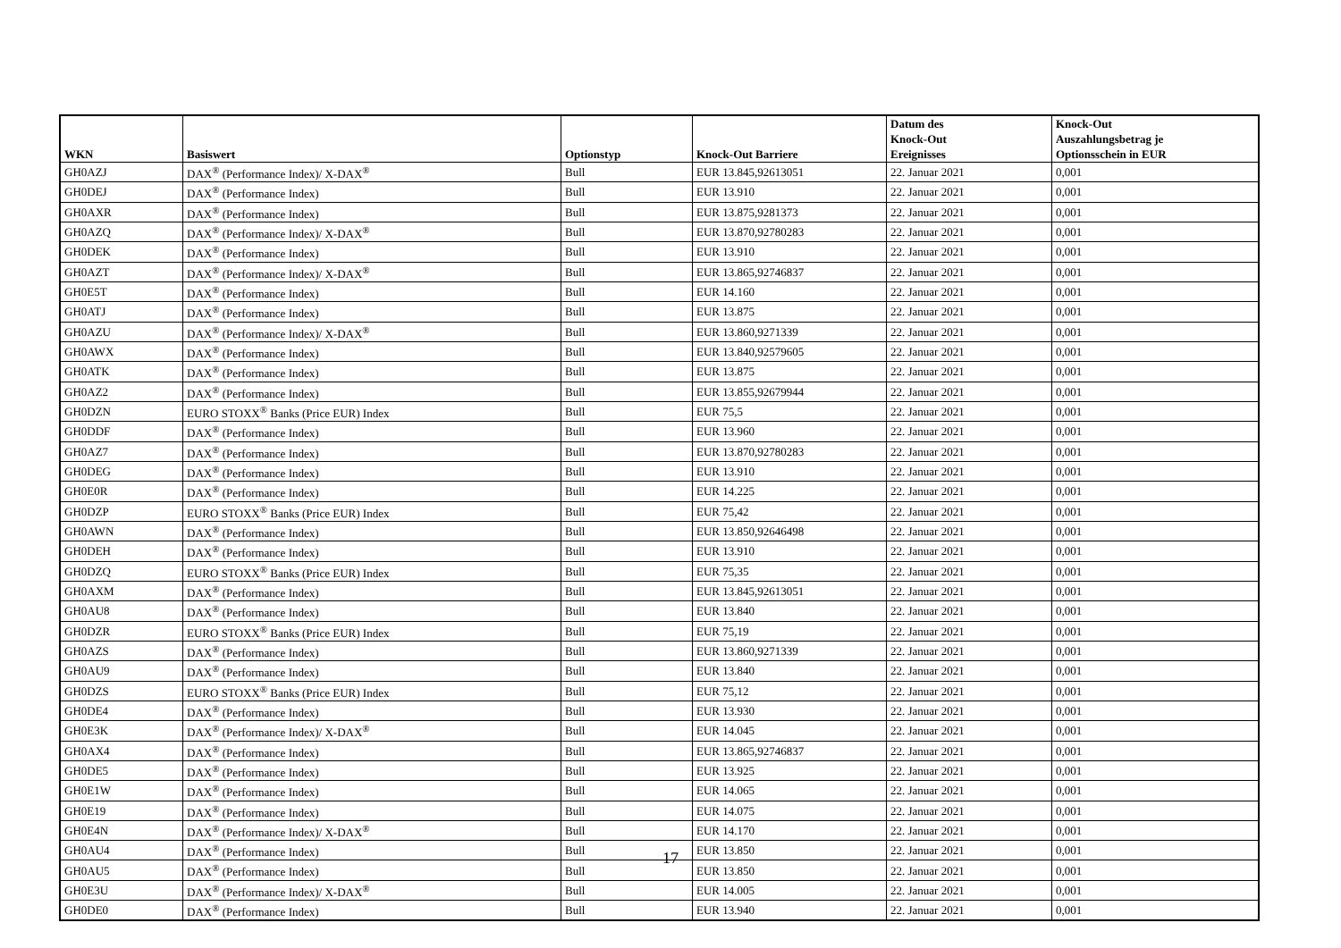| WKN | Basiswert | Optionstyp | Knock-Out Barriere | Datum des Knock-Out Ereignisses | Knock-Out Auszahlungsbetrag je Optionsschein in EUR |
| --- | --- | --- | --- | --- | --- |
| GH0AZJ | DAX<sup>®</sup> (Performance Index)/ X-DAX<sup>®</sup> | Bull | EUR 13.845,92613051 | 22. Januar 2021 | 0,001 |
| GH0DEJ | DAX<sup>®</sup> (Performance Index) | Bull | EUR 13.910 | 22. Januar 2021 | 0,001 |
| GH0AXR | DAX<sup>®</sup> (Performance Index) | Bull | EUR 13.875,9281373 | 22. Januar 2021 | 0,001 |
| GH0AZQ | DAX<sup>®</sup> (Performance Index)/ X-DAX<sup>®</sup> | Bull | EUR 13.870,92780283 | 22. Januar 2021 | 0,001 |
| GH0DEK | DAX<sup>®</sup> (Performance Index) | Bull | EUR 13.910 | 22. Januar 2021 | 0,001 |
| GH0AZT | DAX<sup>®</sup> (Performance Index)/ X-DAX<sup>®</sup> | Bull | EUR 13.865,92746837 | 22. Januar 2021 | 0,001 |
| GH0E5T | DAX<sup>®</sup> (Performance Index) | Bull | EUR 14.160 | 22. Januar 2021 | 0,001 |
| GH0ATJ | DAX<sup>®</sup> (Performance Index) | Bull | EUR 13.875 | 22. Januar 2021 | 0,001 |
| GH0AZU | DAX<sup>®</sup> (Performance Index)/ X-DAX<sup>®</sup> | Bull | EUR 13.860,9271339 | 22. Januar 2021 | 0,001 |
| GH0AWX | DAX<sup>®</sup> (Performance Index) | Bull | EUR 13.840,92579605 | 22. Januar 2021 | 0,001 |
| GH0ATK | DAX<sup>®</sup> (Performance Index) | Bull | EUR 13.875 | 22. Januar 2021 | 0,001 |
| GH0AZ2 | DAX<sup>®</sup> (Performance Index) | Bull | EUR 13.855,92679944 | 22. Januar 2021 | 0,001 |
| GH0DZN | EURO STOXX<sup>®</sup> Banks (Price EUR) Index | Bull | EUR 75,5 | 22. Januar 2021 | 0,001 |
| GH0DDF | DAX<sup>®</sup> (Performance Index) | Bull | EUR 13.960 | 22. Januar 2021 | 0,001 |
| GH0AZ7 | DAX<sup>®</sup> (Performance Index) | Bull | EUR 13.870,92780283 | 22. Januar 2021 | 0,001 |
| GH0DEG | DAX<sup>®</sup> (Performance Index) | Bull | EUR 13.910 | 22. Januar 2021 | 0,001 |
| GH0E0R | DAX<sup>®</sup> (Performance Index) | Bull | EUR 14.225 | 22. Januar 2021 | 0,001 |
| GH0DZP | EURO STOXX<sup>®</sup> Banks (Price EUR) Index | Bull | EUR 75,42 | 22. Januar 2021 | 0,001 |
| GH0AWN | DAX<sup>®</sup> (Performance Index) | Bull | EUR 13.850,92646498 | 22. Januar 2021 | 0,001 |
| GH0DEH | DAX<sup>®</sup> (Performance Index) | Bull | EUR 13.910 | 22. Januar 2021 | 0,001 |
| GH0DZQ | EURO STOXX<sup>®</sup> Banks (Price EUR) Index | Bull | EUR 75,35 | 22. Januar 2021 | 0,001 |
| GH0AXM | DAX<sup>®</sup> (Performance Index) | Bull | EUR 13.845,92613051 | 22. Januar 2021 | 0,001 |
| GH0AU8 | DAX<sup>®</sup> (Performance Index) | Bull | EUR 13.840 | 22. Januar 2021 | 0,001 |
| GH0DZR | EURO STOXX<sup>®</sup> Banks (Price EUR) Index | Bull | EUR 75,19 | 22. Januar 2021 | 0,001 |
| GH0AZS | DAX<sup>®</sup> (Performance Index) | Bull | EUR 13.860,9271339 | 22. Januar 2021 | 0,001 |
| GH0AU9 | DAX<sup>®</sup> (Performance Index) | Bull | EUR 13.840 | 22. Januar 2021 | 0,001 |
| GH0DZS | EURO STOXX<sup>®</sup> Banks (Price EUR) Index | Bull | EUR 75,12 | 22. Januar 2021 | 0,001 |
| GH0DE4 | DAX<sup>®</sup> (Performance Index) | Bull | EUR 13.930 | 22. Januar 2021 | 0,001 |
| GH0E3K | DAX<sup>®</sup> (Performance Index)/ X-DAX<sup>®</sup> | Bull | EUR 14.045 | 22. Januar 2021 | 0,001 |
| GH0AX4 | DAX<sup>®</sup> (Performance Index) | Bull | EUR 13.865,92746837 | 22. Januar 2021 | 0,001 |
| GH0DE5 | DAX<sup>®</sup> (Performance Index) | Bull | EUR 13.925 | 22. Januar 2021 | 0,001 |
| GH0E1W | DAX<sup>®</sup> (Performance Index) | Bull | EUR 14.065 | 22. Januar 2021 | 0,001 |
| GH0E19 | DAX<sup>®</sup> (Performance Index) | Bull | EUR 14.075 | 22. Januar 2021 | 0,001 |
| GH0E4N | DAX<sup>®</sup> (Performance Index)/ X-DAX<sup>®</sup> | Bull | EUR 14.170 | 22. Januar 2021 | 0,001 |
| GH0AU4 | DAX<sup>®</sup> (Performance Index) | Bull | EUR 13.850 | 22. Januar 2021 | 0,001 |
| GH0AU5 | DAX<sup>®</sup> (Performance Index) | Bull | EUR 13.850 | 22. Januar 2021 | 0,001 |
| GH0E3U | DAX<sup>®</sup> (Performance Index)/ X-DAX<sup>®</sup> | Bull | EUR 14.005 | 22. Januar 2021 | 0,001 |
| GH0DE0 | DAX<sup>®</sup> (Performance Index) | Bull | EUR 13.940 | 22. Januar 2021 | 0,001 |
17